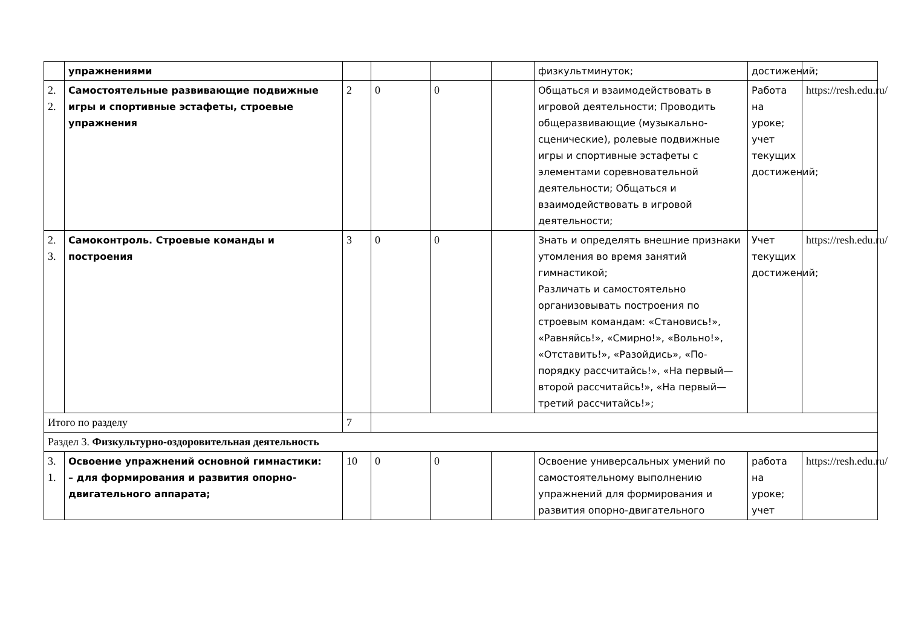| | упражнениями | | | | | физкультминуток; | достижений; | |
| 2. 2. | Самостоятельные развивающие подвижные игры и спортивные эстафеты, строевые упражнения | 2 | 0 | 0 | | Общаться и взаимодействовать в игровой деятельности; Проводить общеразвивающие (музыкально-сценические), ролевые подвижные игры и спортивные эстафеты с элементами соревновательной деятельности; Общаться и взаимодействовать в игровой деятельности; | Работа на уроке; учет текущих достижений; | https://resh.edu.ru/ |
| 2. 3. | Самоконтроль. Строевые команды и построения | 3 | 0 | 0 | | Знать и определять внешние признаки утомления во время занятий гимнастикой; Различать и самостоятельно организовывать построения по строевым командам: «Становись!», «Равняйсь!», «Смирно!», «Вольно!», «Отставить!», «Разойдись», «По-порядку рассчитайсь!», «На первый—второй рассчитайсь!», «На первый—третий рассчитайсь!»; | Учет текущих достижений; | https://resh.edu.ru/ |
| Итого по разделу | | 7 | | | | | | |
| Раздел 3. Физкультурно-оздоровительная деятельность | | | | | | | | |
| 3. 1. | Освоение упражнений основной гимнастики: – для формирования и развития опорно-двигательного аппарата; | 10 | 0 | 0 | | Освоение универсальных умений по самостоятельному выполнению упражнений для формирования и развития опорно-двигательного | работа на уроке; учет | https://resh.edu.ru/ |